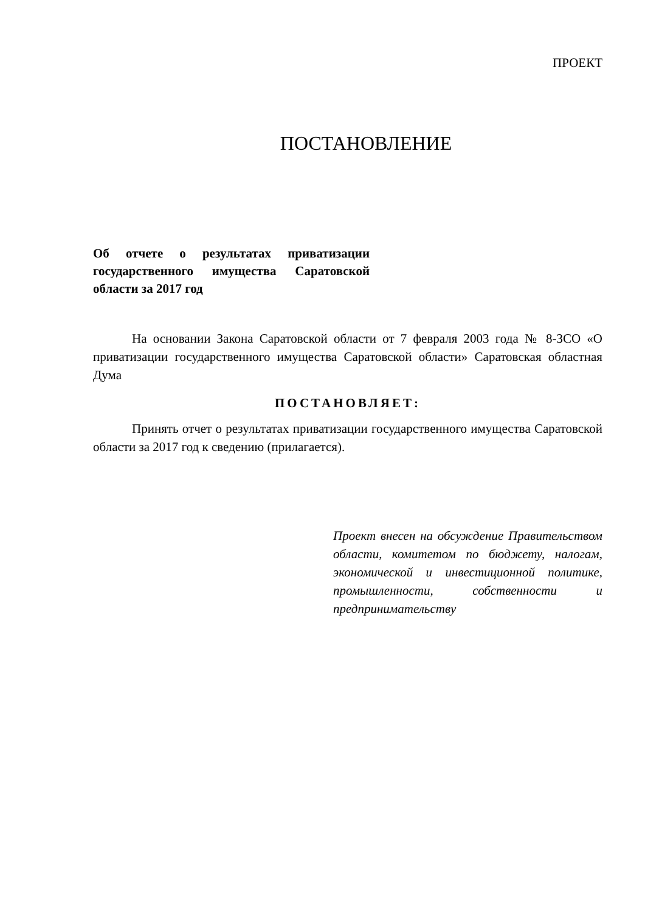ПРОЕКТ
ПОСТАНОВЛЕНИЕ
Об отчете о результатах приватизации государственного имущества Саратовской области за 2017 год
На основании Закона Саратовской области от 7 февраля 2003 года № 8-ЗСО «О приватизации государственного имущества Саратовской области» Саратовская областная Дума
ПОСТАНОВЛЯЕТ:
Принять отчет о результатах приватизации государственного имущества Саратовской области за 2017 год к сведению (прилагается).
Проект внесен на обсуждение Правительством области, комитетом по бюджету, налогам, экономической и инвестиционной политике, промышленности, собственности и предпринимательству